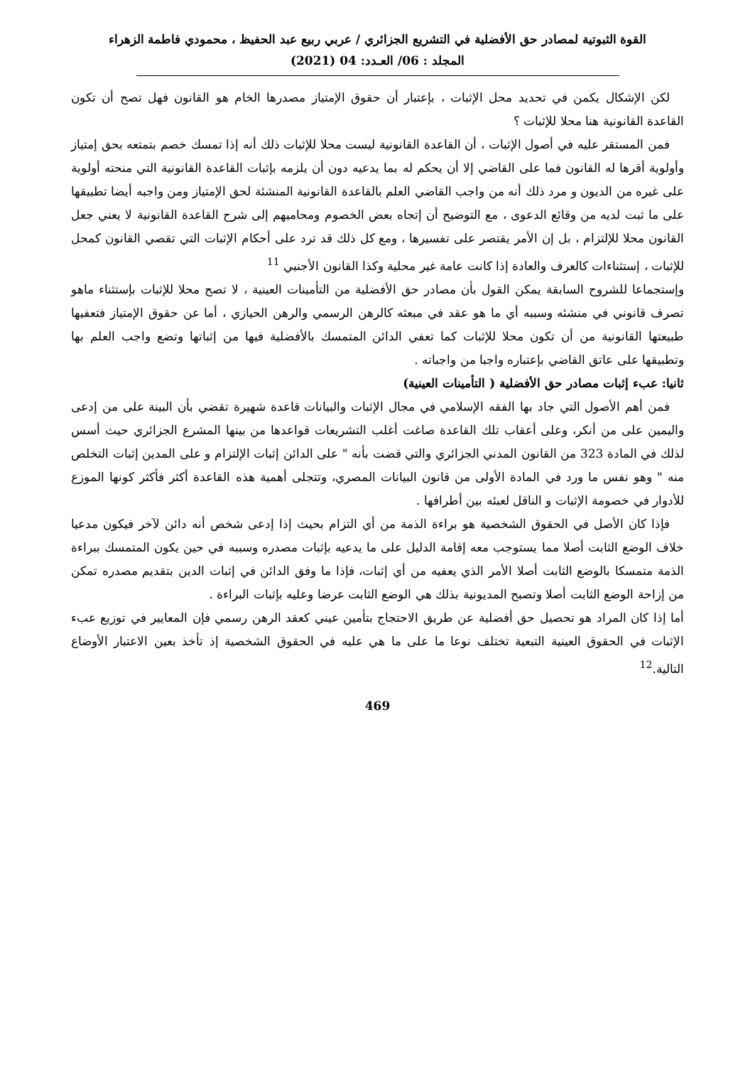القوة الثبوتية لمصادر حق الأفضلية في التشريع الجزائري / عربي ربيع عبد الحفيظ ، محمودي فاطمة الزهراء
المجلد : 06/ العـدد: 04 (2021)
لكن الإشكال يكمن في تحديد محل الإثبات ، بإعتبار أن حقوق الإمتياز مصدرها الخام هو القانون فهل تصح أن تكون القاعدة القانونية هنا محلا للإثبات ؟
فمن المستقر عليه في أصول الإثبات ، أن القاعدة القانونية ليست محلا للإثبات ذلك أنه إذا تمسك خصم بتمتعه بحق إمتياز وأولوية أقرها له القانون فما على القاضي إلا أن يحكم له بما يدعيه دون أن يلزمه بإثبات القاعدة القانونية التي منحته أولوية على غيره من الديون و مرد ذلك أنه من واجب القاضي العلم بالقاعدة القانونية المنشئة لحق الإمتياز ومن واجبه أيضا تطبيقها على ما ثبت لديه من وقائع الدعوى ، مع التوضيح أن إتجاه بعض الخصوم ومحاميهم إلى شرح القاعدة القانونية لا يعني جعل القانون محلا للإلتزام ، بل إن الأمر يقتصر على تفسيرها ، ومع كل ذلك قد ترد على أحكام الإثبات التي تقصي القانون كمحل للإثبات ، إستثناءات كالعرف والعادة إذا كانت عامة غير محلية وكذا القانون الأجنبي <sup>11</sup>
وإستجماعا للشروح السابقة يمكن القول بأن مصادر حق الأفضلية من التأمينات العينية ، لا تصح محلا للإثبات بإستثناء ماهو تصرف قانوني في منشئه وسببه أي ما هو عقد في مبعثه كالرهن الرسمي والرهن الحيازي ، أما عن حقوق الإمتياز فتعفيها طبيعتها القانونية من أن تكون محلا للإثبات كما تعفي الدائن المتمسك بالأفضلية فيها من إثباتها وتضع واجب العلم بها وتطبيقها على عاتق القاضي بإعتباره واجبا من واجباته .
ثانيا: عبء إثبات مصادر حق الأفضلية ( التأمينات العينية)
فمن أهم الأصول التي جاد بها الفقه الإسلامي في مجال الإثبات والبيانات قاعدة شهيرة تقضي بأن البينة على من إدعى واليمين على من أنكر، وعلى أعقاب تلك القاعدة صاغت أغلب التشريعات قواعدها من بينها المشرع الجزائري حيث أسس لذلك في المادة 323 من القانون المدني الجزائري والتي قضت بأنه " على الدائن إثبات الإلتزام و على المدين إثبات التخلص منه " وهو نفس ما ورد في المادة الأولى من قانون البيانات المصري، وتتجلى أهمية هذه القاعدة أكثر فأكثر كونها الموزع للأدوار في خصومة الإثبات و الناقل لعبئه بين أطرافها .
فإذا كان الأصل في الحقوق الشخصية هو براءة الذمة من أي التزام بحيث إذا إدعى شخص أنه دائن لآخر فيكون مدعيا خلاف الوضع الثابت أصلا مما يستوجب معه إقامة الدليل على ما يدعيه بإثبات مصدره وسببه في حين يكون المتمسك ببراءة الذمة متمسكا بالوضع الثابت أصلا الأمر الذي يعفيه من أي إثبات، فإذا ما وفق الدائن في إثبات الدين بتقديم مصدره تمكن من إزاحة الوضع الثابت أصلا وتصبح المديونية بذلك هي الوضع الثابت عرضا وعليه بإثبات البراءة .
أما إذا كان المراد هو تحصيل حق أفضلية عن طريق الاحتجاج بتأمين عيني كعقد الرهن رسمي فإن المعايير في توزيع عبء الإثبات في الحقوق العينية التبعية تختلف نوعا ما على ما هي عليه في الحقوق الشخصية إذ تأخذ بعين الاعتبار الأوضاع التالية.<sup>12</sup>
469